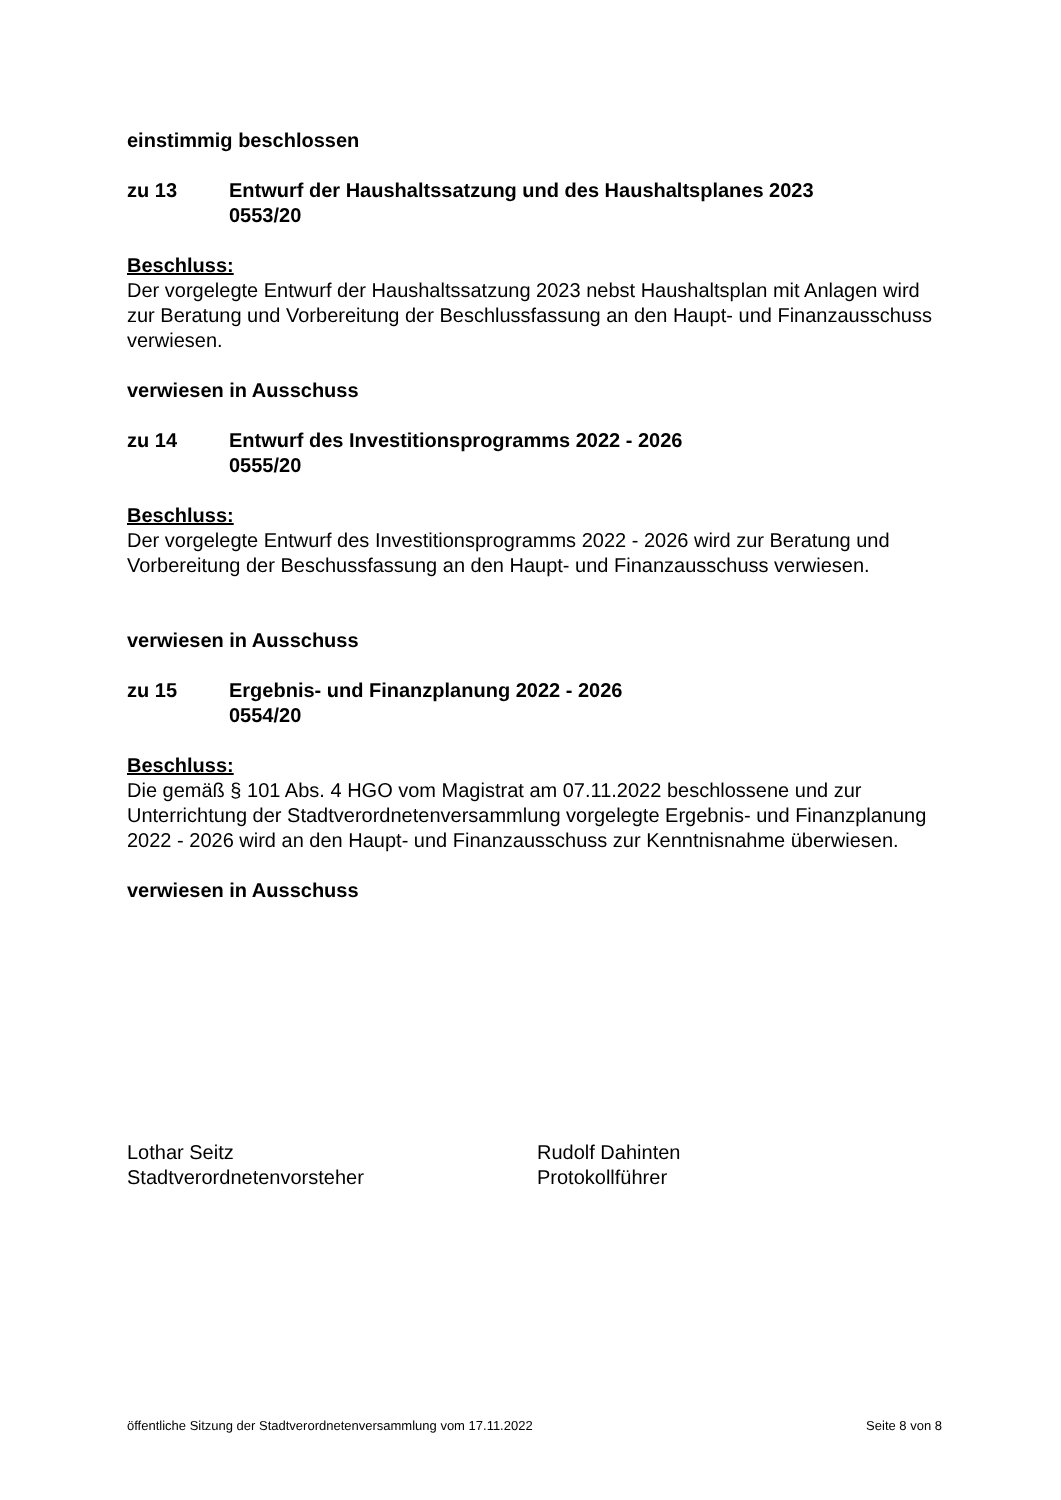einstimmig beschlossen
zu 13 Entwurf der Haushaltssatzung und des Haushaltsplanes 2023
0553/20
Beschluss:
Der vorgelegte Entwurf der Haushaltssatzung 2023 nebst Haushaltsplan mit Anlagen wird zur Beratung und Vorbereitung der Beschlussfassung an den Haupt- und Finanzausschuss verwiesen.
verwiesen in Ausschuss
zu 14 Entwurf des Investitionsprogramms 2022 - 2026
0555/20
Beschluss:
Der vorgelegte Entwurf des Investitionsprogramms 2022 - 2026 wird zur Beratung und Vorbereitung der Beschussfassung an den Haupt- und Finanzausschuss verwiesen.
verwiesen in Ausschuss
zu 15 Ergebnis- und Finanzplanung 2022 - 2026
0554/20
Beschluss:
Die gemäß § 101 Abs. 4 HGO vom Magistrat am 07.11.2022 beschlossene und zur Unterrichtung der Stadtverordnetenversammlung vorgelegte Ergebnis- und Finanzplanung 2022 - 2026 wird an den Haupt- und Finanzausschuss zur Kenntnisnahme überwiesen.
verwiesen in Ausschuss
Lothar Seitz
Stadtverordnetenvorsteher
Rudolf Dahinten
Protokollführer
öffentliche Sitzung der Stadtverordnetenversammlung vom 17.11.2022 Seite 8 von 8